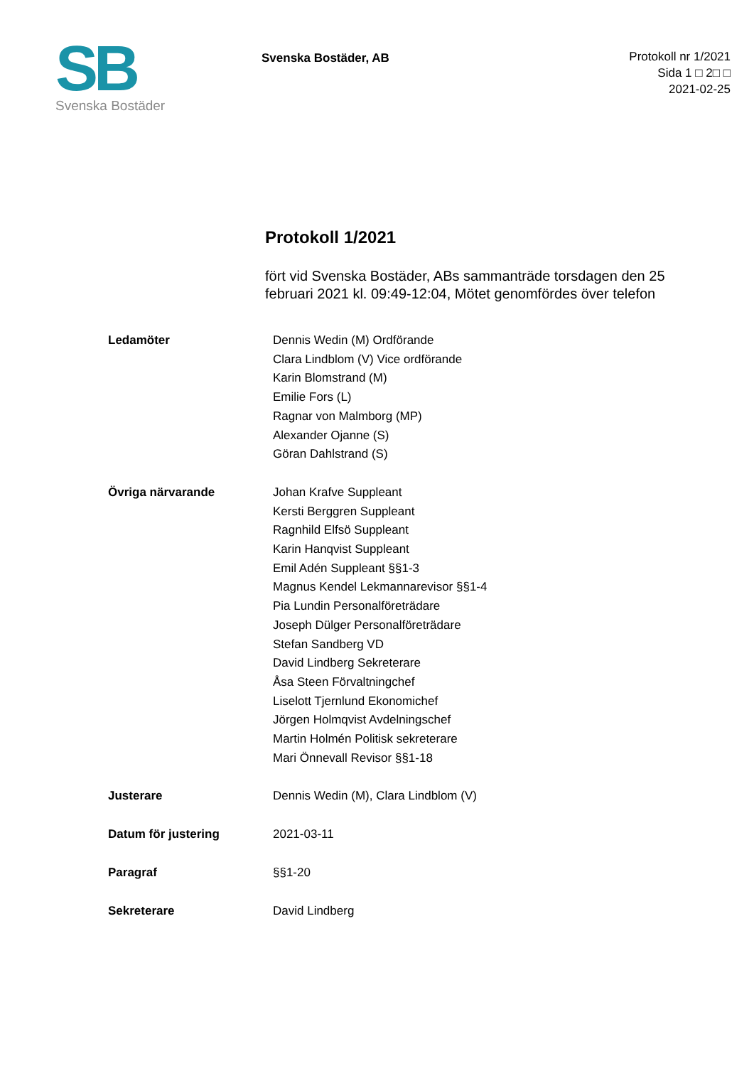SB
Svenska Bostäder
Svenska Bostäder, AB
Protokoll nr 1/2021
Sida 1 □ 2□ □
2021-02-25
Protokoll 1/2021
fört vid Svenska Bostäder, ABs sammanträde torsdagen den 25 februari 2021 kl. 09:49-12:04, Mötet genomfördes över telefon
| Ledamöter | Dennis Wedin (M) Ordförande Clara Lindblom (V) Vice ordförande Karin Blomstrand (M) Emilie Fors (L) Ragnar von Malmborg (MP) Alexander Ojanne (S) Göran Dahlstrand (S) |
| Övriga närvarande | Johan Krafve Suppleant Kersti Berggren Suppleant Ragnhild Elfsö Suppleant Karin Hanqvist Suppleant Emil Adén Suppleant §§1-3 Magnus Kendel Lekmannarevisor §§1-4 Pia Lundin Personalföreträdare Joseph Dülger Personalföreträdare Stefan Sandberg VD David Lindberg Sekreterare Åsa Steen Förvaltningchef Liselott Tjernlund Ekonomichef Jörgen Holmqvist Avdelningschef Martin Holmén Politisk sekreterare Mari Önnevall Revisor §§1-18 |
| Justerare | Dennis Wedin (M), Clara Lindblom (V) |
| Datum för justering | 2021-03-11 |
| Paragraf | §§1-20 |
| Sekreterare | David Lindberg |